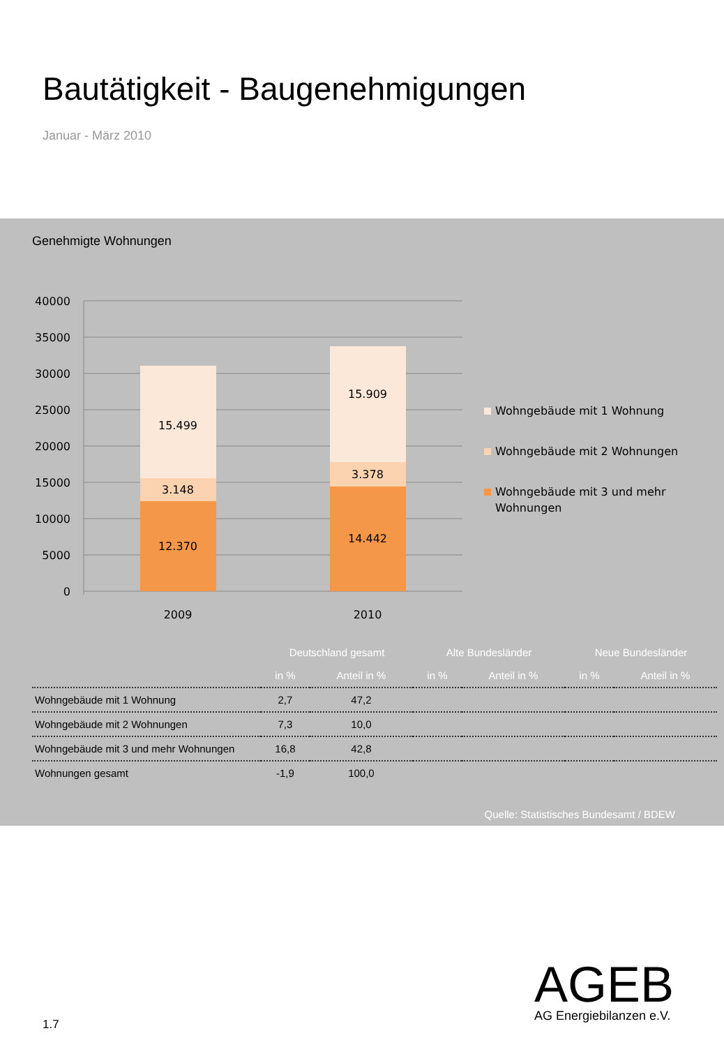Bautätigkeit - Baugenehmigungen
Januar - März 2010
Genehmigte Wohnungen
40000
35000
30000
25000
20000
15000
10000
5000
0
15.499
3.148
12.370
15.909
3.378
14.442
2009
2010
Wohngebäude mit 1 Wohnung
Wohngebäude mit 2 Wohnungen
Wohngebäude mit 3 und mehr
Wohnungen
| | Deutschland gesamt | | Alte Bundesländer | | Neue Bundesländer | |
| --- | --- | --- | --- | --- | --- | --- |
| | in % | Anteil in % | in % | Anteil in % | in % | Anteil in % |
| Wohngebäude mit 1 Wohnung | 2,7 | 47,2 | | | | |
| Wohngebäude mit 2 Wohnungen | 7,3 | 10,0 | | | | |
| Wohngebäude mit 3 und mehr Wohnungen | 16,8 | 42,8 | | | | |
| Wohnungen gesamt | -1,9 | 100,0 | | | | |
Quelle: Statistisches Bundesamt / BDEW
AGEB
AG Energiebilanzen e.V.
1.7